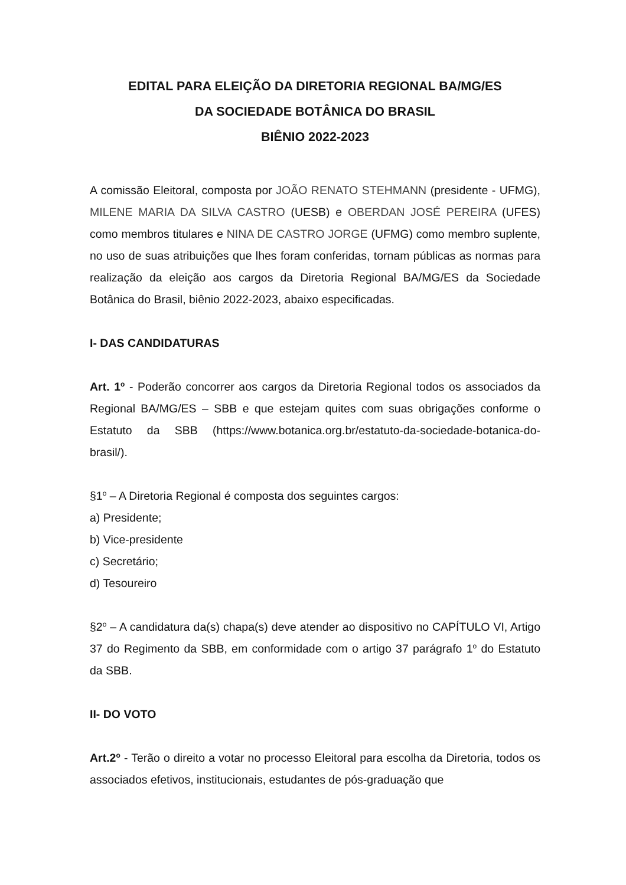EDITAL PARA ELEIÇÃO DA DIRETORIA REGIONAL BA/MG/ES
DA SOCIEDADE BOTÂNICA DO BRASIL
BIÊNIO 2022-2023
A comissão Eleitoral, composta por JOÃO RENATO STEHMANN (presidente - UFMG), MILENE MARIA DA SILVA CASTRO (UESB) e OBERDAN JOSÉ PEREIRA (UFES) como membros titulares e NINA DE CASTRO JORGE (UFMG) como membro suplente, no uso de suas atribuições que lhes foram conferidas, tornam públicas as normas para realização da eleição aos cargos da Diretoria Regional BA/MG/ES da Sociedade Botânica do Brasil, biênio 2022-2023, abaixo especificadas.
I- DAS CANDIDATURAS
Art. 1<sup>o</sup> - Poderão concorrer aos cargos da Diretoria Regional todos os associados da Regional BA/MG/ES – SBB e que estejam quites com suas obrigações conforme o Estatuto da SBB (https://www.botanica.org.br/estatuto-da-sociedade-botanica-do- brasil/).
§1<sup>o</sup> – A Diretoria Regional é composta dos seguintes cargos:
a) Presidente;
b) Vice-presidente
c) Secretário;
d) Tesoureiro
§2<sup>o</sup> – A candidatura da(s) chapa(s) deve atender ao dispositivo no CAPÍTULO VI, Artigo 37 do Regimento da SBB, em conformidade com o artigo 37 parágrafo 1<sup>o</sup> do Estatuto da SBB.
II- DO VOTO
Art.2<sup>o</sup> - Terão o direito a votar no processo Eleitoral para escolha da Diretoria, todos os associados efetivos, institucionais, estudantes de pós-graduação que